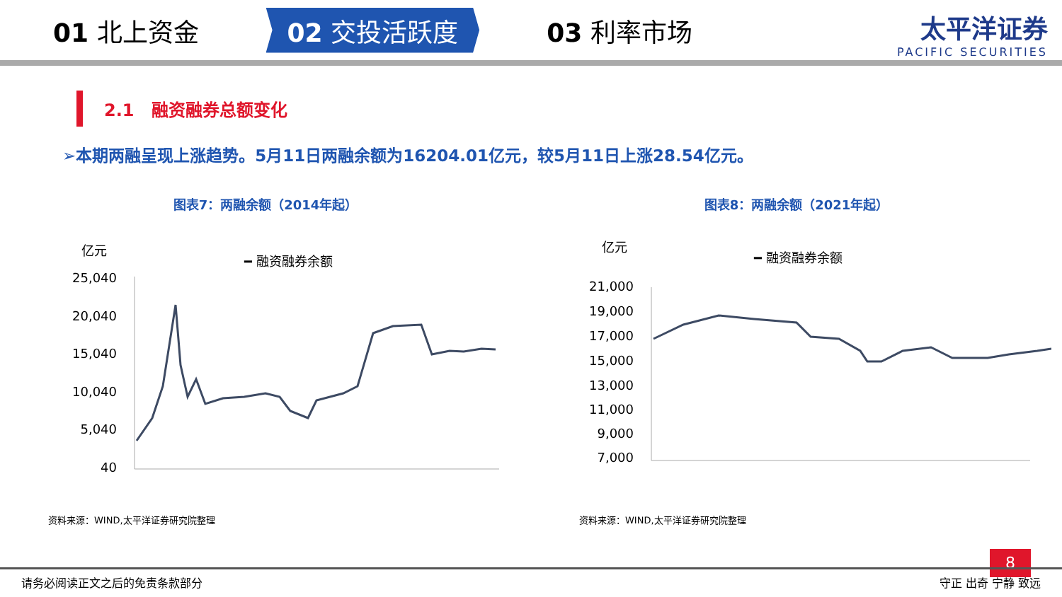01 北上资金 02 交投活跃度 03 利率市场
太平洋证券
PACIFIC SECURITIES
2.1　融资融券总额变化
➢本期两融呈现上涨趋势。5月11日两融余额为16204.01亿元，较5月11日上涨28.54亿元。
图表7：两融余额（2014年起）
亿元
━ 融资融券余额
25,040
20,040
15,040
10,040
5,040
40
2014-05 … 2023-05
资料来源：WIND,太平洋证券研究院整理
图表8：两融余额（2021年起）
亿元
━ 融资融券余额
21,000
19,000
17,000
15,000
13,000
11,000
9,000
7,000
资料来源：WIND,太平洋证券研究院整理
8
请务必阅读正文之后的免责条款部分 守正 出奇 宁静 致远